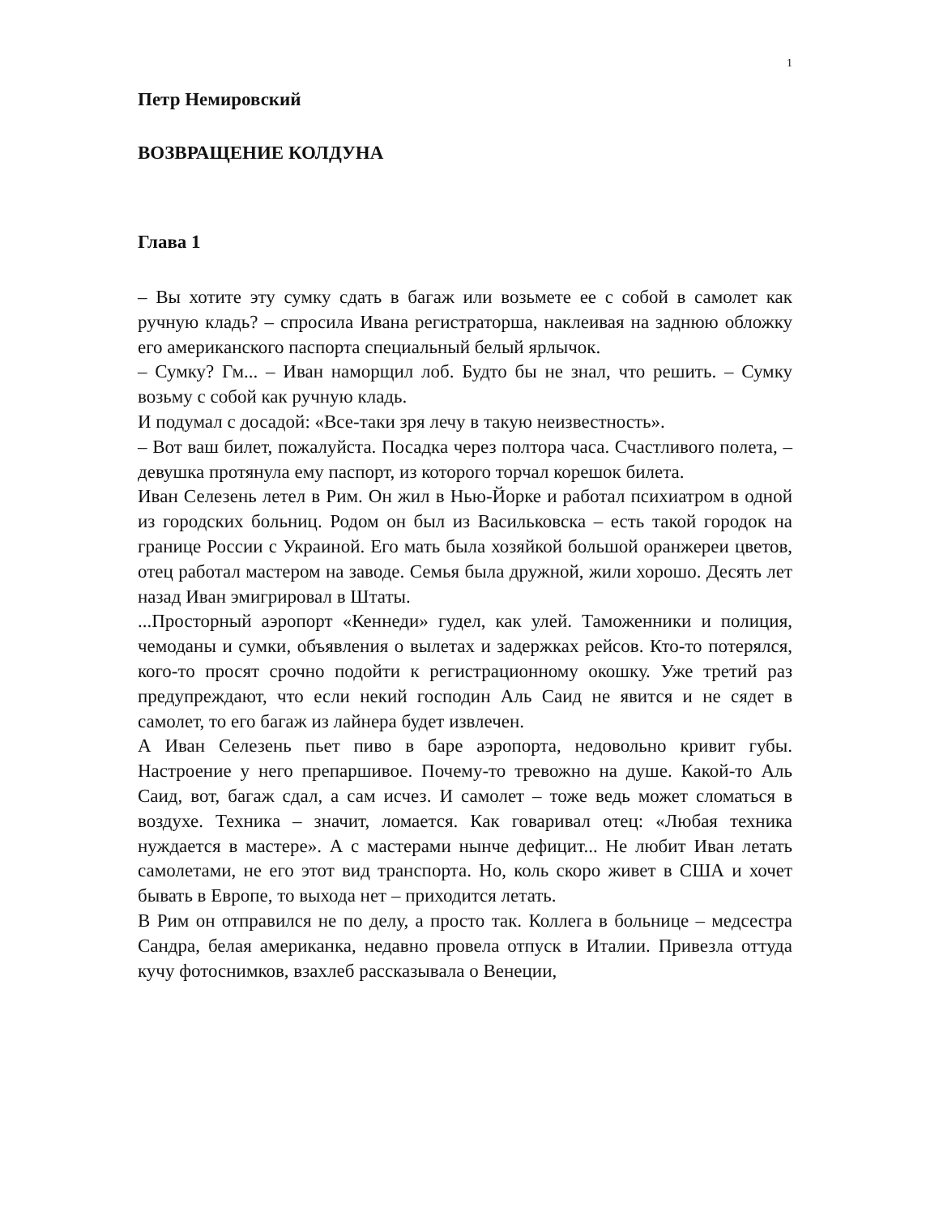1
Петр Немировский
ВОЗВРАЩЕНИЕ КОЛДУНА
Глава 1
– Вы хотите эту сумку сдать в багаж или возьмете ее с собой в самолет как ручную кладь? – спросила Ивана регистраторша, наклеивая на заднюю обложку его американского паспорта специальный белый ярлычок.
– Сумку? Гм... – Иван наморщил лоб. Будто бы не знал, что решить. – Сумку возьму с собой как ручную кладь.
И подумал с досадой: «Все-таки зря лечу в такую неизвестность».
– Вот ваш билет, пожалуйста. Посадка через полтора часа. Счастливого полета, – девушка протянула ему паспорт, из которого торчал корешок билета.
Иван Селезень летел в Рим. Он жил в Нью-Йорке и работал психиатром в одной из городских больниц. Родом он был из Васильковска – есть такой городок на границе России с Украиной. Его мать была хозяйкой большой оранжереи цветов, отец работал мастером на заводе. Семья была дружной, жили хорошо. Десять лет назад Иван эмигрировал в Штаты.
...Просторный аэропорт «Кеннеди» гудел, как улей. Таможенники и полиция, чемоданы и сумки, объявления о вылетах и задержках рейсов. Кто-то потерялся, кого-то просят срочно подойти к регистрационному окошку. Уже третий раз предупреждают, что если некий господин Аль Саид не явится и не сядет в самолет, то его багаж из лайнера будет извлечен.
А Иван Селезень пьет пиво в баре аэропорта, недовольно кривит губы. Настроение у него препаршивое. Почему-то тревожно на душе. Какой-то Аль Саид, вот, багаж сдал, а сам исчез. И самолет – тоже ведь может сломаться в воздухе. Техника – значит, ломается. Как говаривал отец: «Любая техника нуждается в мастере». А с мастерами нынче дефицит... Не любит Иван летать самолетами, не его этот вид транспорта. Но, коль скоро живет в США и хочет бывать в Европе, то выхода нет – приходится летать.
В Рим он отправился не по делу, а просто так. Коллега в больнице – медсестра Сандра, белая американка, недавно провела отпуск в Италии. Привезла оттуда кучу фотоснимков, взахлеб рассказывала о Венеции,